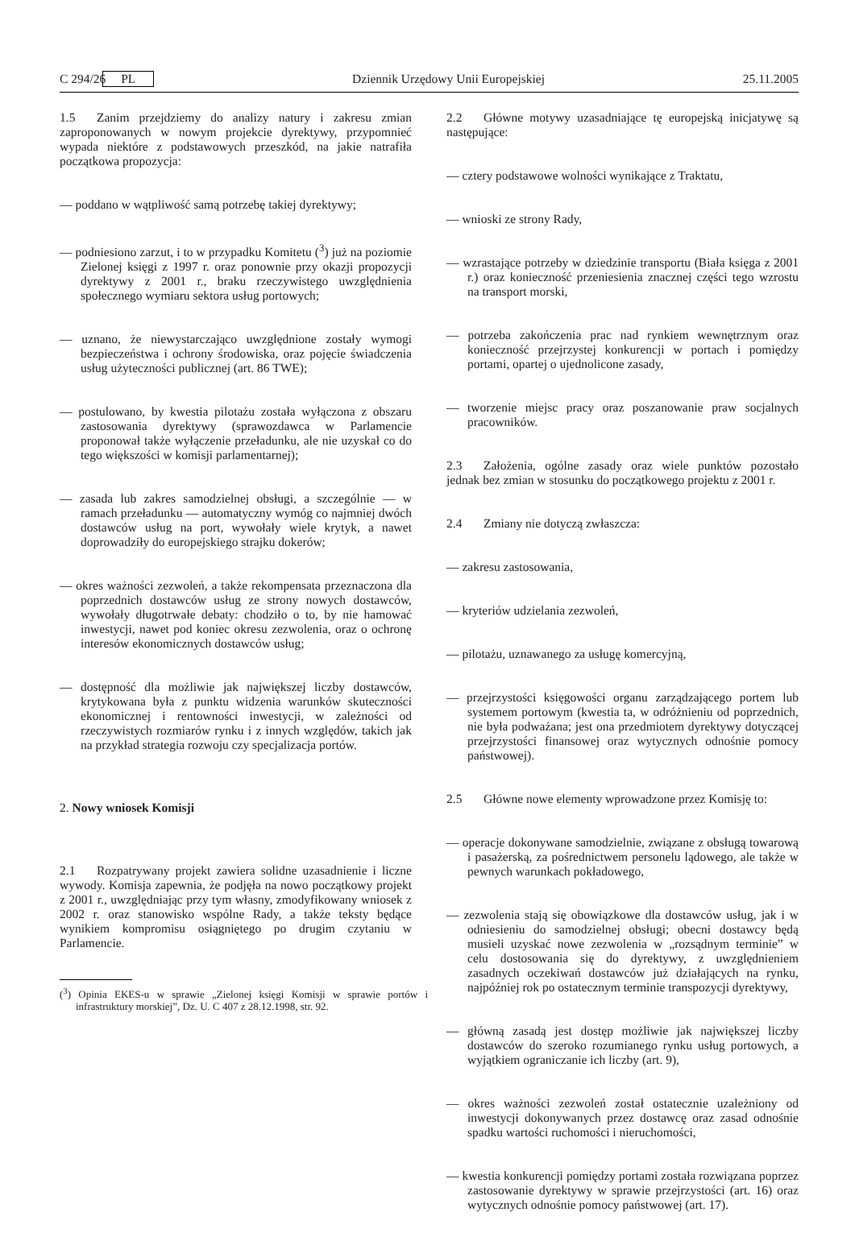C 294/26 PL Dziennik Urzędowy Unii Europejskiej 25.11.2005
1.5 Zanim przejdziemy do analizy natury i zakresu zmian zaproponowanych w nowym projekcie dyrektywy, przypomnieć wypada niektóre z podstawowych przeszkód, na jakie natrafiła początkowa propozycja:
— poddano w wątpliwość samą potrzebę takiej dyrektywy;
— podniesiono zarzut, i to w przypadku Komitetu (<sup>3</sup>) już na poziomie Zielonej księgi z 1997 r. oraz ponownie przy okazji propozycji dyrektywy z 2001 r., braku rzeczywistego uwzględnienia społecznego wymiaru sektora usług portowych;
— uznano, że niewystarczająco uwzględnione zostały wymogi bezpieczeństwa i ochrony środowiska, oraz pojęcie świadczenia usług użyteczności publicznej (art. 86 TWE);
— postulowano, by kwestia pilotażu została wyłączona z obszaru zastosowania dyrektywy (sprawozdawca w Parlamencie proponował także wyłączenie przeładunku, ale nie uzyskał co do tego większości w komisji parlamentarnej);
— zasada lub zakres samodzielnej obsługi, a szczególnie — w ramach przeładunku — automatyczny wymóg co najmniej dwóch dostawców usług na port, wywołały wiele krytyk, a nawet doprowadziły do europejskiego strajku dokerów;
— okres ważności zezwoleń, a także rekompensata przeznaczona dla poprzednich dostawców usług ze strony nowych dostawców, wywołały długotrwałe debaty: chodziło o to, by nie hamować inwestycji, nawet pod koniec okresu zezwolenia, oraz o ochronę interesów ekonomicznych dostawców usług;
— dostępność dla możliwie jak największej liczby dostawców, krytykowana była z punktu widzenia warunków skuteczności ekonomicznej i rentowności inwestycji, w zależności od rzeczywistych rozmiarów rynku i z innych względów, takich jak na przykład strategia rozwoju czy specjalizacja portów.
2. Nowy wniosek Komisji
2.1 Rozpatrywany projekt zawiera solidne uzasadnienie i liczne wywody. Komisja zapewnia, że podjęła na nowo początkowy projekt z 2001 r., uwzględniając przy tym własny, zmodyfikowany wniosek z 2002 r. oraz stanowisko wspólne Rady, a także teksty będące wynikiem kompromisu osiągniętego po drugim czytaniu w Parlamencie.
(<sup>3</sup>) Opinia EKES-u w sprawie „Zielonej księgi Komisji w sprawie portów i infrastruktury morskiej”, Dz. U. C 407 z 28.12.1998, str. 92.
2.2 Główne motywy uzasadniające tę europejską inicjatywę są następujące:
— cztery podstawowe wolności wynikające z Traktatu,
— wnioski ze strony Rady,
— wzrastające potrzeby w dziedzinie transportu (Biała księga z 2001 r.) oraz konieczność przeniesienia znacznej części tego wzrostu na transport morski,
— potrzeba zakończenia prac nad rynkiem wewnętrznym oraz konieczność przejrzystej konkurencji w portach i pomiędzy portami, opartej o ujednolicone zasady,
— tworzenie miejsc pracy oraz poszanowanie praw socjalnych pracowników.
2.3 Założenia, ogólne zasady oraz wiele punktów pozostało jednak bez zmian w stosunku do początkowego projektu z 2001 r.
2.4 Zmiany nie dotyczą zwłaszcza:
— zakresu zastosowania,
— kryteriów udzielania zezwoleń,
— pilotażu, uznawanego za usługę komercyjną,
— przejrzystości księgowości organu zarządzającego portem lub systemem portowym (kwestia ta, w odróżnieniu od poprzednich, nie była podważana; jest ona przedmiotem dyrektywy dotyczącej przejrzystości finansowej oraz wytycznych odnośnie pomocy państwowej).
2.5 Główne nowe elementy wprowadzone przez Komisję to:
— operacje dokonywane samodzielnie, związane z obsługą towarową i pasażerską, za pośrednictwem personelu lądowego, ale także w pewnych warunkach pokładowego,
— zezwolenia stają się obowiązkowe dla dostawców usług, jak i w odniesieniu do samodzielnej obsługi; obecni dostawcy będą musieli uzyskać nowe zezwolenia w „rozsądnym terminie” w celu dostosowania się do dyrektywy, z uwzględnieniem zasadnych oczekiwań dostawców już działających na rynku, najpóźniej rok po ostatecznym terminie transpozycji dyrektywy,
— główną zasadą jest dostęp możliwie jak największej liczby dostawców do szeroko rozumianego rynku usług portowych, a wyjątkiem ograniczanie ich liczby (art. 9),
— okres ważności zezwoleń został ostatecznie uzależniony od inwestycji dokonywanych przez dostawcę oraz zasad odnośnie spadku wartości ruchomości i nieruchomości,
— kwestia konkurencji pomiędzy portami została rozwiązana poprzez zastosowanie dyrektywy w sprawie przejrzystości (art. 16) oraz wytycznych odnośnie pomocy państwowej (art. 17).